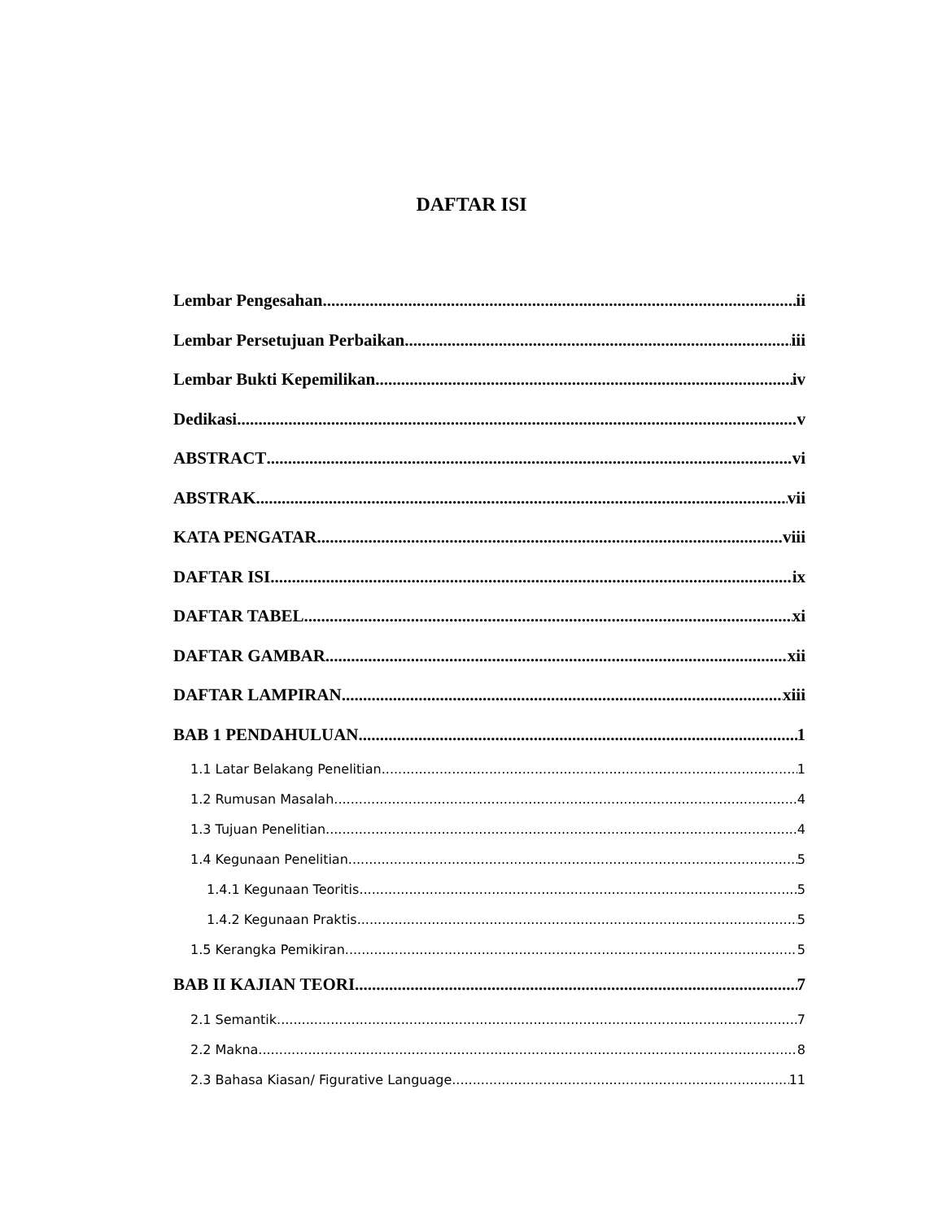DAFTAR ISI
Lembar Pengesahan ii
Lembar Persetujuan Perbaikan iii
Lembar Bukti Kepemilikan iv
Dedikasi v
ABSTRACT vi
ABSTRAK vii
KATA PENGATAR viii
DAFTAR ISI ix
DAFTAR TABEL xi
DAFTAR GAMBAR xii
DAFTAR LAMPIRAN xiii
BAB 1 PENDAHULUAN 1
1.1 Latar Belakang Penelitian 1
1.2 Rumusan Masalah 4
1.3 Tujuan Penelitian 4
1.4 Kegunaan Penelitian 5
1.4.1 Kegunaan Teoritis 5
1.4.2 Kegunaan Praktis 5
1.5 Kerangka Pemikiran 5
BAB II KAJIAN TEORI 7
2.1 Semantik 7
2.2 Makna 8
2.3 Bahasa Kiasan/ Figurative Language 11